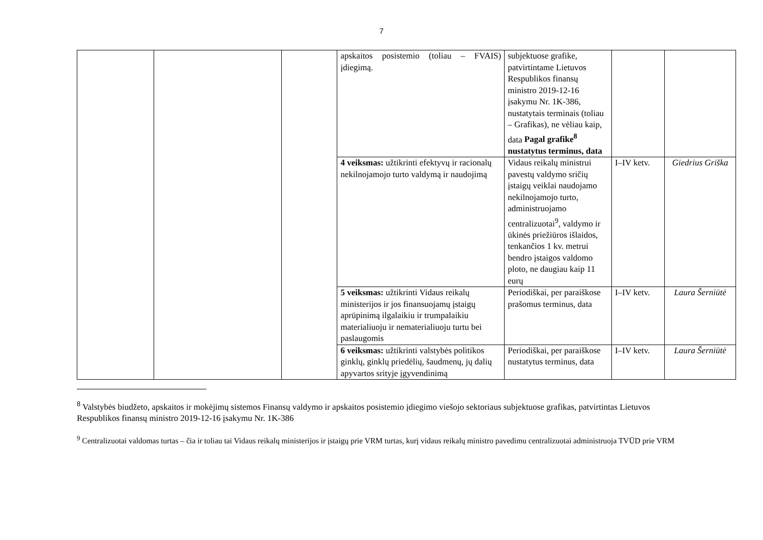7
| | | | apskaitos posistemio (toliau – FVAIS) įdiegimą. | subjektuose grafike, patvirtintame Lietuvos Respublikos finansų ministro 2019-12-16 įsakymu Nr. 1K-386, nustatytais terminais (toliau – Grafikas), ne vėliau kaip, data Pagal grafike<sup>8</sup> nustatytus terminus, data | | |
| | | | 4 veiksmas: užtikrinti efektyvų ir racionalų nekilnojamojo turto valdymą ir naudojimą | Vidaus reikalų ministrui pavestų valdymo sričių įstaigų veiklai naudojamo nekilnojamojo turto, administruojamo centralizuotai<sup>9</sup>, valdymo ir ūkinės priežiūros išlaidos, tenkančios 1 kv. metrui bendro įstaigos valdomo ploto, ne daugiau kaip 11 eurų | I–IV ketv. | Giedrius Griška |
| | | | 5 veiksmas: užtikrinti Vidaus reikalų ministerijos ir jos finansuojamų įstaigų aprūpinimą ilgalaikiu ir trumpalaikiu materialiuoju ir nematerialiuoju turtu bei paslaugomis | Periodiškai, per paraiškose prašomus terminus, data | I–IV ketv. | Laura Šerniūtė |
| | | | 6 veiksmas: užtikrinti valstybės politikos ginklų, ginklų priedėlių, šaudmenų, jų dalių apyvartos srityje įgyvendinimą | Periodiškai, per paraiškose nustatytus terminus, data | I–IV ketv. | Laura Šerniūtė |
<sup>8</sup> Valstybės biudžeto, apskaitos ir mokėjimų sistemos Finansų valdymo ir apskaitos posistemio įdiegimo viešojo sektoriaus subjektuose grafikas, patvirtintas Lietuvos Respublikos finansų ministro 2019-12-16 įsakymu Nr. 1K-386
<sup>9</sup> Centralizuotai valdomas turtas – čia ir toliau tai Vidaus reikalų ministerijos ir įstaigų prie VRM turtas, kurį vidaus reikalų ministro pavedimu centralizuotai administruoja TVŪD prie VRM